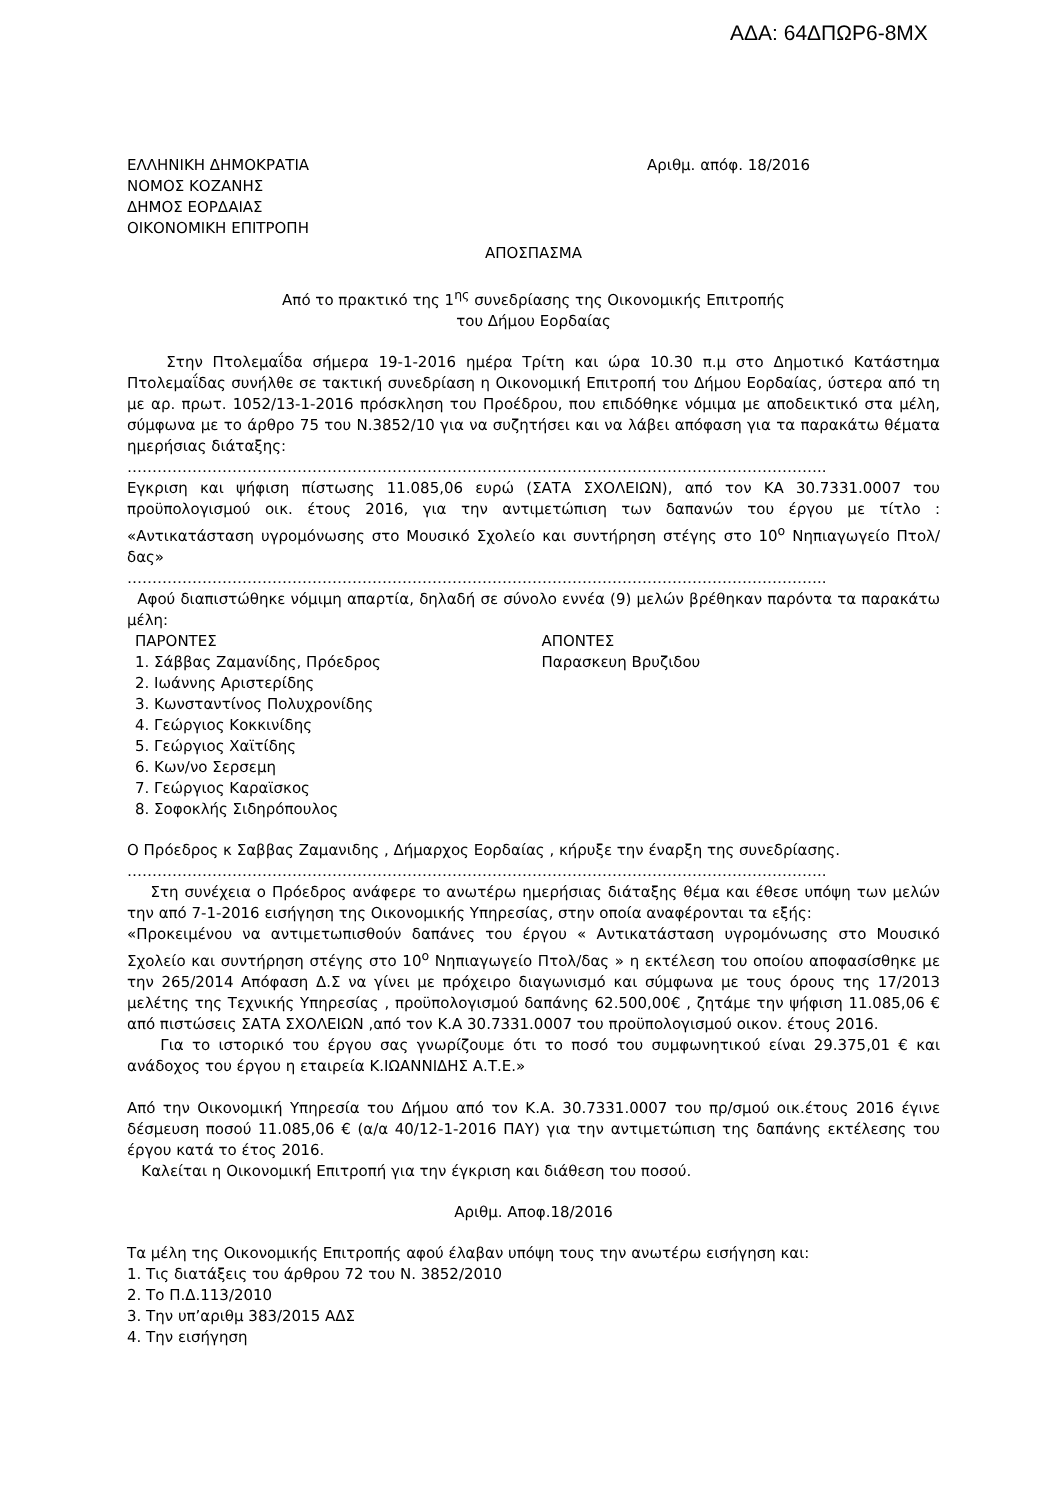ΑΔΑ: 64ΔΠΩΡ6-8ΜΧ
ΕΛΛΗΝΙΚΗ ΔΗΜΟΚΡΑΤΙΑ
ΝΟΜΟΣ ΚΟΖΑΝΗΣ
ΔΗΜΟΣ ΕΟΡΔΑΙΑΣ
ΟΙΚΟΝΟΜΙΚΗ ΕΠΙΤΡΟΠΗ
Αριθμ. απόφ. 18/2016
ΑΠΟΣΠΑΣΜΑ
Από το πρακτικό της 1<sup>ης</sup> συνεδρίασης της Οικονομικής Επιτροπής
του Δήμου Εορδαίας
Στην Πτολεμαΐδα σήμερα 19-1-2016 ημέρα Τρίτη και ώρα 10.30 π.μ στο Δημοτικό Κατάστημα Πτολεμαΐδας συνήλθε σε τακτική συνεδρίαση η Οικονομική Επιτροπή του Δήμου Εορδαίας, ύστερα από τη με αρ. πρωτ. 1052/13-1-2016 πρόσκληση του Προέδρου, που επιδόθηκε νόμιμα με αποδεικτικό στα μέλη, σύμφωνα με το άρθρο 75 του Ν.3852/10 για να συζητήσει και να λάβει απόφαση για τα παρακάτω θέματα ημερήσιας διάταξης:
…………………………………………………………………………………………………………………………..
Εγκριση και ψήφιση πίστωσης 11.085,06 ευρώ (ΣΑΤΑ ΣΧΟΛΕΙΩΝ), από τον ΚΑ 30.7331.0007 του προϋπολογισμού οικ. έτους 2016, για την αντιμετώπιση των δαπανών του έργου με τίτλο : «Αντικατάσταση υγρομόνωσης στο Μουσικό Σχολείο και συντήρηση στέγης στο 10<sup>ο</sup> Νηπιαγωγείο Πτολ/δας»
…………………………………………………………………………………………………………………………..
Αφού διαπιστώθηκε νόμιμη απαρτία, δηλαδή σε σύνολο εννέα (9) μελών βρέθηκαν παρόντα τα παρακάτω μέλη:
ΠΑΡΟΝΤΕΣ
1. Σάββας Ζαμανίδης, Πρόεδρος
2. Ιωάννης Αριστερίδης
3. Κωνσταντίνος Πολυχρονίδης
4. Γεώργιος Κοκκινίδης
5. Γεώργιος Χαϊτίδης
6. Κων/νο Σερσεμη
7. Γεώργιος Καραϊσκος
8. Σοφοκλής Σιδηρόπουλος
ΑΠΟΝΤΕΣ
Παρασκευη Βρυζιδου
Ο Πρόεδρος κ Σαββας Ζαμανιδης , Δήμαρχος Εορδαίας , κήρυξε την έναρξη της συνεδρίασης.
…………………………………………………………………………………………………………………………..
Στη συνέχεια ο Πρόεδρος ανάφερε το ανωτέρω ημερήσιας διάταξης θέμα και έθεσε υπόψη των μελών την από 7-1-2016 εισήγηση της Οικονομικής Υπηρεσίας, στην οποία αναφέρονται τα εξής:
«Προκειμένου να αντιμετωπισθούν δαπάνες του έργου « Αντικατάσταση υγρομόνωσης στο Μουσικό Σχολείο και συντήρηση στέγης στο 10<sup>ο</sup> Νηπιαγωγείο Πτολ/δας » η εκτέλεση του οποίου αποφασίσθηκε με την 265/2014 Απόφαση Δ.Σ να γίνει με πρόχειρο διαγωνισμό και σύμφωνα με τους όρους της 17/2013 μελέτης της Τεχνικής Υπηρεσίας , προϋπολογισμού δαπάνης 62.500,00€ , ζητάμε την ψήφιση 11.085,06 € από πιστώσεις ΣΑΤΑ ΣΧΟΛΕΙΩΝ ,από τον Κ.Α 30.7331.0007 του προϋπολογισμού οικον. έτους 2016.
Για το ιστορικό του έργου σας γνωρίζουμε ότι το ποσό του συμφωνητικού είναι 29.375,01 € και ανάδοχος του έργου η εταιρεία Κ.ΙΩΑΝΝΙΔΗΣ Α.Τ.Ε.»
Από την Οικονομική Υπηρεσία του Δήμου από τον Κ.Α. 30.7331.0007 του πρ/σμού οικ.έτους 2016 έγινε δέσμευση ποσού 11.085,06 € (α/α 40/12-1-2016 ΠΑΥ) για την αντιμετώπιση της δαπάνης εκτέλεσης του έργου κατά το έτος 2016.
Καλείται η Οικονομική Επιτροπή για την έγκριση και διάθεση του ποσού.
Αριθμ. Αποφ.18/2016
Τα μέλη της Οικονομικής Επιτροπής αφού έλαβαν υπόψη τους την ανωτέρω εισήγηση και:
1. Τις διατάξεις του άρθρου 72 του Ν. 3852/2010
2. Το Π.Δ.113/2010
3. Την υπ’αριθμ 383/2015 ΑΔΣ
4. Την εισήγηση